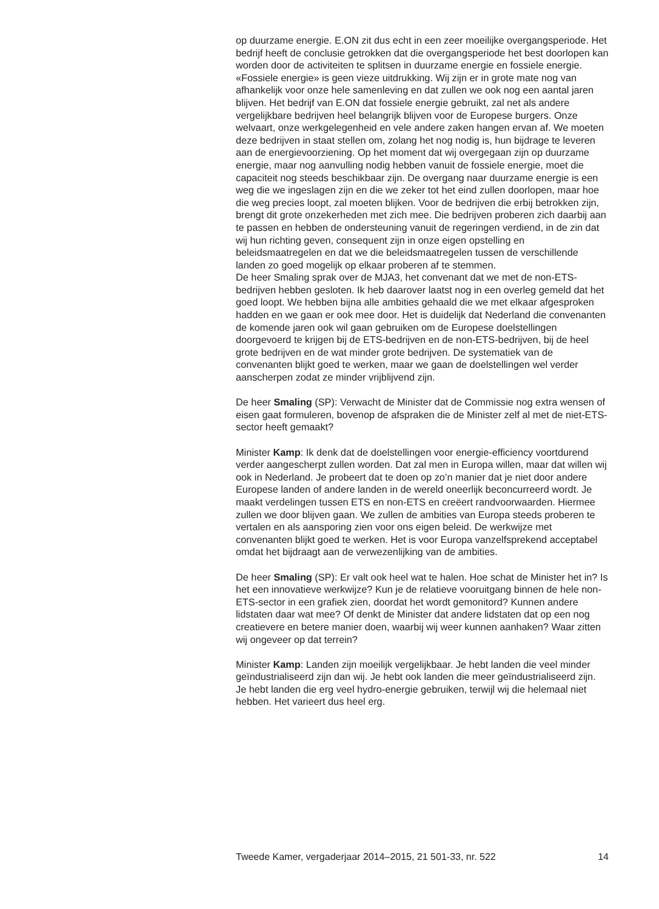op duurzame energie. E.ON zit dus echt in een zeer moeilijke overgangs­periode. Het bedrijf heeft de conclusie getrokken dat die overgangspe­riode het best doorlopen kan worden door de activiteiten te splitsen in duurzame energie en fossiele energie. «Fossiele energie» is geen vieze uitdrukking. Wij zijn er in grote mate nog van afhankelijk voor onze hele samenleving en dat zullen we ook nog een aantal jaren blijven. Het bedrijf van E.ON dat fossiele energie gebruikt, zal net als andere vergelijkbare bedrijven heel belangrijk blijven voor de Europese burgers. Onze welvaart, onze werkgelegenheid en vele andere zaken hangen ervan af. We moeten deze bedrijven in staat stellen om, zolang het nog nodig is, hun bijdrage te leveren aan de energievoorziening. Op het moment dat wij overgegaan zijn op duurzame energie, maar nog aanvulling nodig hebben vanuit de fossiele energie, moet die capaciteit nog steeds beschikbaar zijn. De overgang naar duurzame energie is een weg die we ingeslagen zijn en die we zeker tot het eind zullen doorlopen, maar hoe die weg precies loopt, zal moeten blijken. Voor de bedrijven die erbij betrokken zijn, brengt dit grote onzekerheden met zich mee. Die bedrijven proberen zich daarbij aan te passen en hebben de ondersteuning vanuit de regeringen verdiend, in de zin dat wij hun richting geven, consequent zijn in onze eigen opstelling en beleidsmaatregelen en dat we die beleidsmaatregelen tussen de verschillende landen zo goed mogelijk op elkaar proberen af te stemmen.
De heer Smaling sprak over de MJA3, het convenant dat we met de non-ETS-bedrijven hebben gesloten. Ik heb daarover laatst nog in een overleg gemeld dat het goed loopt. We hebben bijna alle ambities gehaald die we met elkaar afgesproken hadden en we gaan er ook mee door. Het is duidelijk dat Nederland die convenanten de komende jaren ook wil gaan gebruiken om de Europese doelstellingen doorgevoerd te krijgen bij de ETS-bedrijven en de non-ETS-bedrijven, bij de heel grote bedrijven en de wat minder grote bedrijven. De systematiek van de convenanten blijkt goed te werken, maar we gaan de doelstellingen wel verder aanscherpen zodat ze minder vrijblijvend zijn.
De heer Smaling (SP): Verwacht de Minister dat de Commissie nog extra wensen of eisen gaat formuleren, bovenop de afspraken die de Minister zelf al met de niet-ETS-sector heeft gemaakt?
Minister Kamp: Ik denk dat de doelstellingen voor energie-efficiency voortdurend verder aangescherpt zullen worden. Dat zal men in Europa willen, maar dat willen wij ook in Nederland. Je probeert dat te doen op zo’n manier dat je niet door andere Europese landen of andere landen in de wereld oneerlijk beconcurreerd wordt. Je maakt verdelingen tussen ETS en non-ETS en creëert randvoorwaarden. Hiermee zullen we door blijven gaan. We zullen de ambities van Europa steeds proberen te vertalen en als aansporing zien voor ons eigen beleid. De werkwijze met convenanten blijkt goed te werken. Het is voor Europa vanzelfsprekend acceptabel omdat het bijdraagt aan de verwezenlijking van de ambities.
De heer Smaling (SP): Er valt ook heel wat te halen. Hoe schat de Minister het in? Is het een innovatieve werkwijze? Kun je de relatieve vooruitgang binnen de hele non-ETS-sector in een grafiek zien, doordat het wordt gemonitord? Kunnen andere lidstaten daar wat mee? Of denkt de Minister dat andere lidstaten dat op een nog creatievere en betere manier doen, waarbij wij weer kunnen aanhaken? Waar zitten wij ongeveer op dat terrein?
Minister Kamp: Landen zijn moeilijk vergelijkbaar. Je hebt landen die veel minder geïndustrialiseerd zijn dan wij. Je hebt ook landen die meer geïndustrialiseerd zijn. Je hebt landen die erg veel hydro-energie gebruiken, terwijl wij die helemaal niet hebben. Het varieert dus heel erg.
Tweede Kamer, vergaderjaar 2014–2015, 21 501-33, nr. 522 14